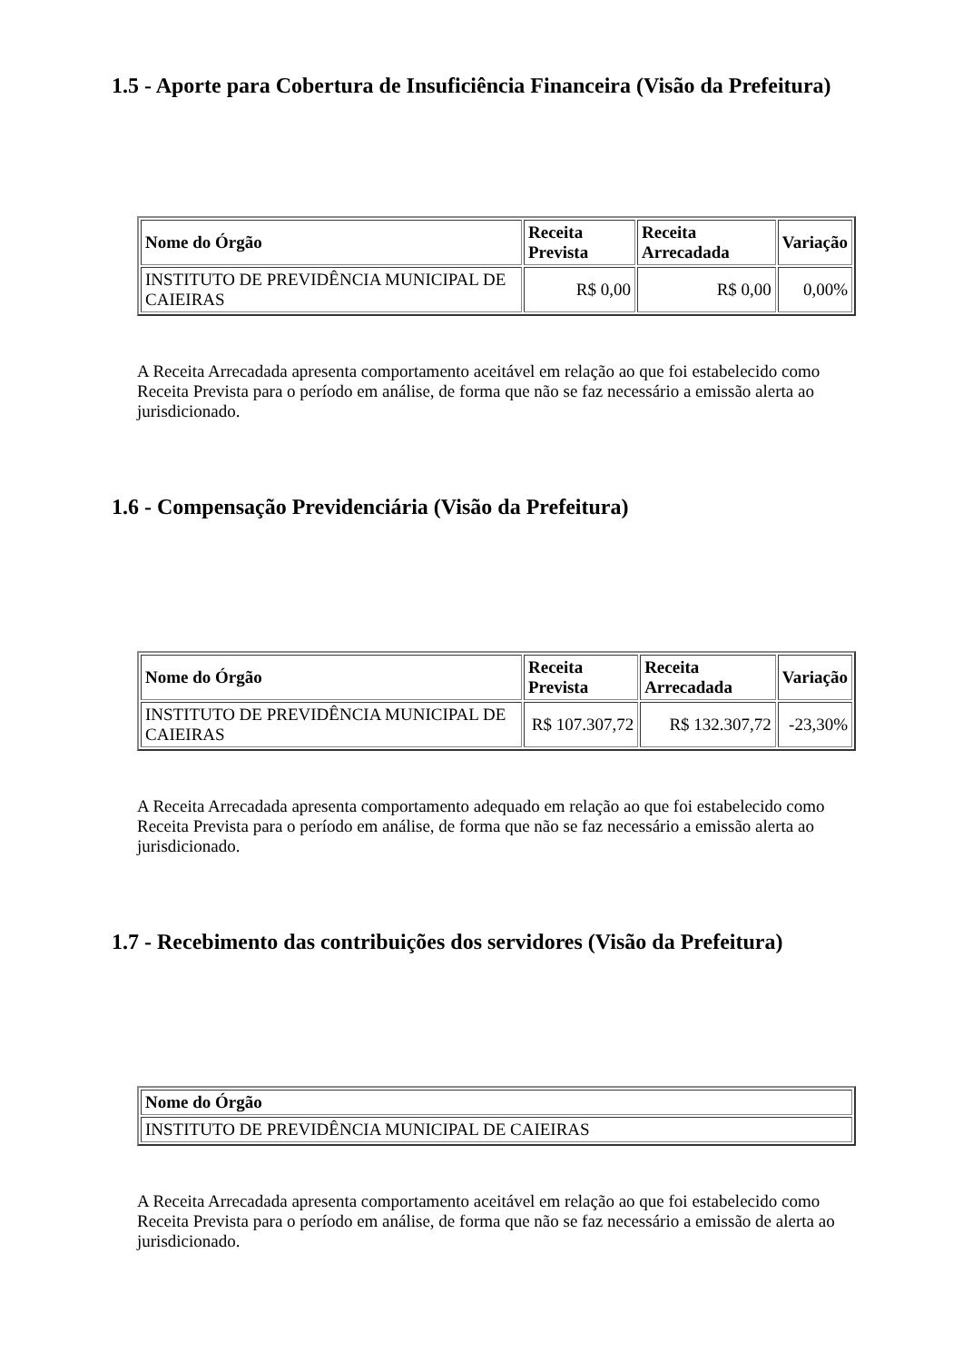1.5 - Aporte para Cobertura de Insuficiência Financeira (Visão da Prefeitura)
| Nome do Órgão | Receita Prevista | Receita Arrecadada | Variação |
| --- | --- | --- | --- |
| INSTITUTO DE PREVIDÊNCIA MUNICIPAL DE CAIEIRAS | R$ 0,00 | R$ 0,00 | 0,00% |
A Receita Arrecadada apresenta comportamento aceitável em relação ao que foi estabelecido como Receita Prevista para o período em análise, de forma que não se faz necessário a emissão alerta ao jurisdicionado.
1.6 - Compensação Previdenciária (Visão da Prefeitura)
| Nome do Órgão | Receita Prevista | Receita Arrecadada | Variação |
| --- | --- | --- | --- |
| INSTITUTO DE PREVIDÊNCIA MUNICIPAL DE CAIEIRAS | R$ 107.307,72 | R$ 132.307,72 | -23,30% |
A Receita Arrecadada apresenta comportamento adequado em relação ao que foi estabelecido como Receita Prevista para o período em análise, de forma que não se faz necessário a emissão alerta ao jurisdicionado.
1.7 - Recebimento das contribuições dos servidores (Visão da Prefeitura)
| Nome do Órgão |
| --- |
| INSTITUTO DE PREVIDÊNCIA MUNICIPAL DE CAIEIRAS |
A Receita Arrecadada apresenta comportamento aceitável em relação ao que foi estabelecido como Receita Prevista para o período em análise, de forma que não se faz necessário a emissão de alerta ao jurisdicionado.